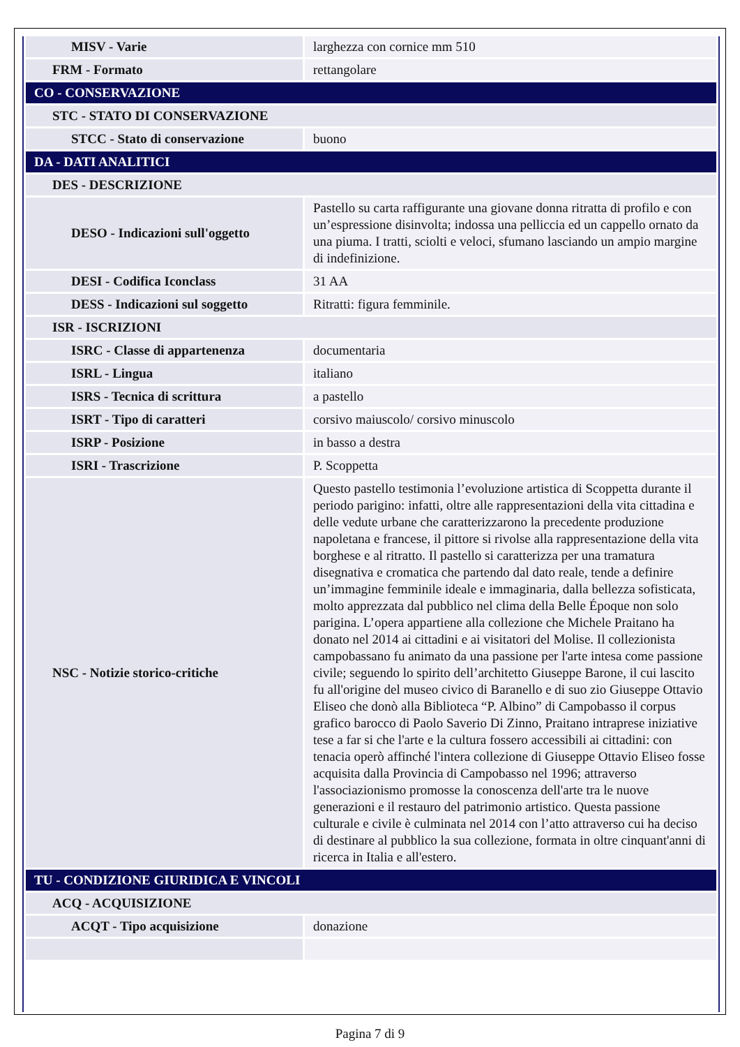| MISV - Varie | larghezza con cornice mm 510 |
| FRM - Formato | rettangolare |
| CO - CONSERVAZIONE | |
| STC - STATO DI CONSERVAZIONE | |
| STCC - Stato di conservazione | buono |
| DA - DATI ANALITICI | |
| DES - DESCRIZIONE | |
| DESO - Indicazioni sull'oggetto | Pastello su carta raffigurante una giovane donna ritratta di profilo e con un’espressione disinvolta; indossa una pelliccia ed un cappello ornato da una piuma. I tratti, sciolti e veloci, sfumano lasciando un ampio margine di indefinizione. |
| DESI - Codifica Iconclass | 31 AA |
| DESS - Indicazioni sul soggetto | Ritratti: figura femminile. |
| ISR - ISCRIZIONI | |
| ISRC - Classe di appartenenza | documentaria |
| ISRL - Lingua | italiano |
| ISRS - Tecnica di scrittura | a pastello |
| ISRT - Tipo di caratteri | corsivo maiuscolo/ corsivo minuscolo |
| ISRP - Posizione | in basso a destra |
| ISRI - Trascrizione | P. Scoppetta |
| NSC - Notizie storico-critiche | Questo pastello testimonia l’evoluzione artistica di Scoppetta durante il periodo parigino: infatti, oltre alle rappresentazioni della vita cittadina e delle vedute urbane che caratterizzarono la precedente produzione napoletana e francese, il pittore si rivolse alla rappresentazione della vita borghese e al ritratto. Il pastello si caratterizza per una tramatura disegnativa e cromatica che partendo dal dato reale, tende a definire un’immagine femminile ideale e immaginaria, dalla bellezza sofisticata, molto apprezzata dal pubblico nel clima della Belle Époque non solo parigina. L’opera appartiene alla collezione che Michele Praitano ha donato nel 2014 ai cittadini e ai visitatori del Molise. Il collezionista campobassano fu animato da una passione per l'arte intesa come passione civile; seguendo lo spirito dell’architetto Giuseppe Barone, il cui lascito fu all'origine del museo civico di Baranello e di suo zio Giuseppe Ottavio Eliseo che donò alla Biblioteca “P. Albino” di Campobasso il corpus grafico barocco di Paolo Saverio Di Zinno, Praitano intraprese iniziative tese a far si che l'arte e la cultura fossero accessibili ai cittadini: con tenacia operò affinché l'intera collezione di Giuseppe Ottavio Eliseo fosse acquisita dalla Provincia di Campobasso nel 1996; attraverso l'associazionismo promosse la conoscenza dell'arte tra le nuove generazioni e il restauro del patrimonio artistico. Questa passione culturale e civile è culminata nel 2014 con l’atto attraverso cui ha deciso di destinare al pubblico la sua collezione, formata in oltre cinquant'anni di ricerca in Italia e all'estero. |
| TU - CONDIZIONE GIURIDICA E VINCOLI | |
| ACQ - ACQUISIZIONE | |
| ACQT - Tipo acquisizione | donazione |
Pagina 7 di 9